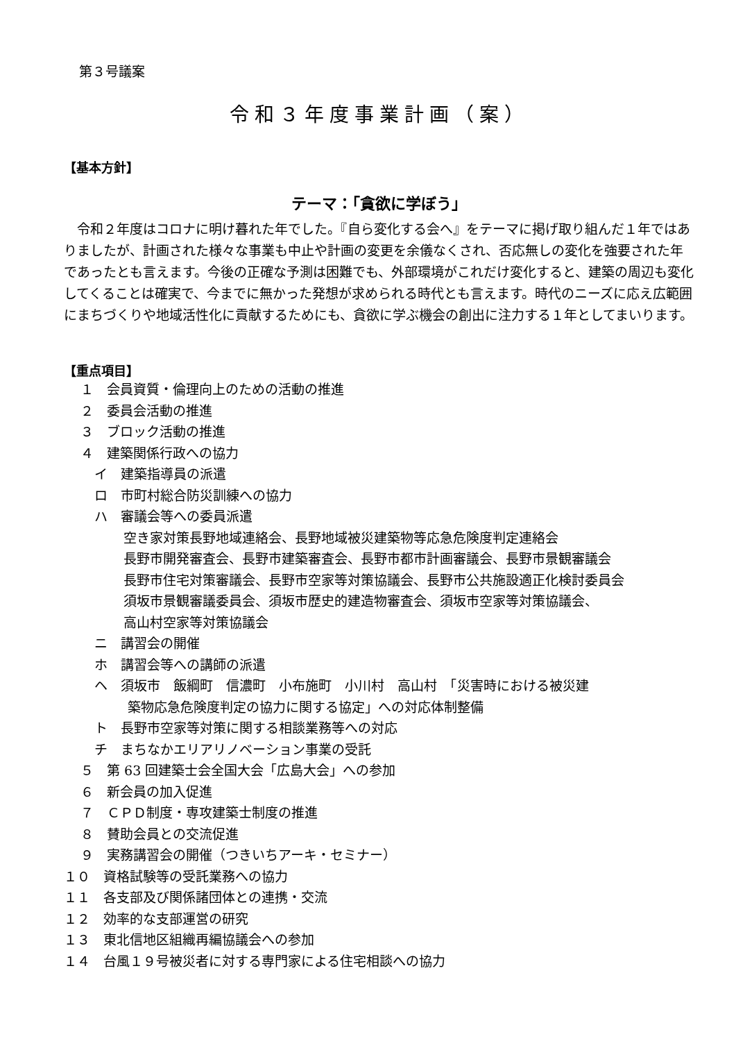第３号議案
令和３年度事業計画（案）
【基本方針】
テーマ：「貪欲に学ぼう」
令和２年度はコロナに明け暮れた年でした。『自ら変化する会へ』をテーマに掲げ取り組んだ１年ではありましたが、計画された様々な事業も中止や計画の変更を余儀なくされ、否応無しの変化を強要された年であったとも言えます。今後の正確な予測は困難でも、外部環境がこれだけ変化すると、建築の周辺も変化してくることは確実で、今までに無かった発想が求められる時代とも言えます。時代のニーズに応え広範囲にまちづくりや地域活性化に貢献するためにも、貪欲に学ぶ機会の創出に注力する１年としてまいります。
【重点項目】
１　会員資質・倫理向上のための活動の推進
２　委員会活動の推進
３　ブロック活動の推進
４　建築関係行政への協力
イ　建築指導員の派遣
ロ　市町村総合防災訓練への協力
ハ　審議会等への委員派遣
空き家対策長野地域連絡会、長野地域被災建築物等応急危険度判定連絡会
長野市開発審査会、長野市建築審査会、長野市都市計画審議会、長野市景観審議会
長野市住宅対策審議会、長野市空家等対策協議会、長野市公共施設適正化検討委員会
須坂市景観審議委員会、須坂市歴史的建造物審査会、須坂市空家等対策協議会、
高山村空家等対策協議会
ニ　講習会の開催
ホ　講習会等への講師の派遣
ヘ　須坂市　飯綱町　信濃町　小布施町　小川村　高山村　「災害時における被災建
築物応急危険度判定の協力に関する協定」への対応体制整備
ト　長野市空家等対策に関する相談業務等への対応
チ　まちなかエリアリノベーション事業の受託
５　第 63 回建築士会全国大会「広島大会」への参加
６　新会員の加入促進
７　ＣＰＤ制度・専攻建築士制度の推進
８　賛助会員との交流促進
９　実務講習会の開催（つきいちアーキ・セミナー）
１０　資格試験等の受託業務への協力
１１　各支部及び関係諸団体との連携・交流
１２　効率的な支部運営の研究
１３　東北信地区組織再編協議会への参加
１４　台風１９号被災者に対する専門家による住宅相談への協力